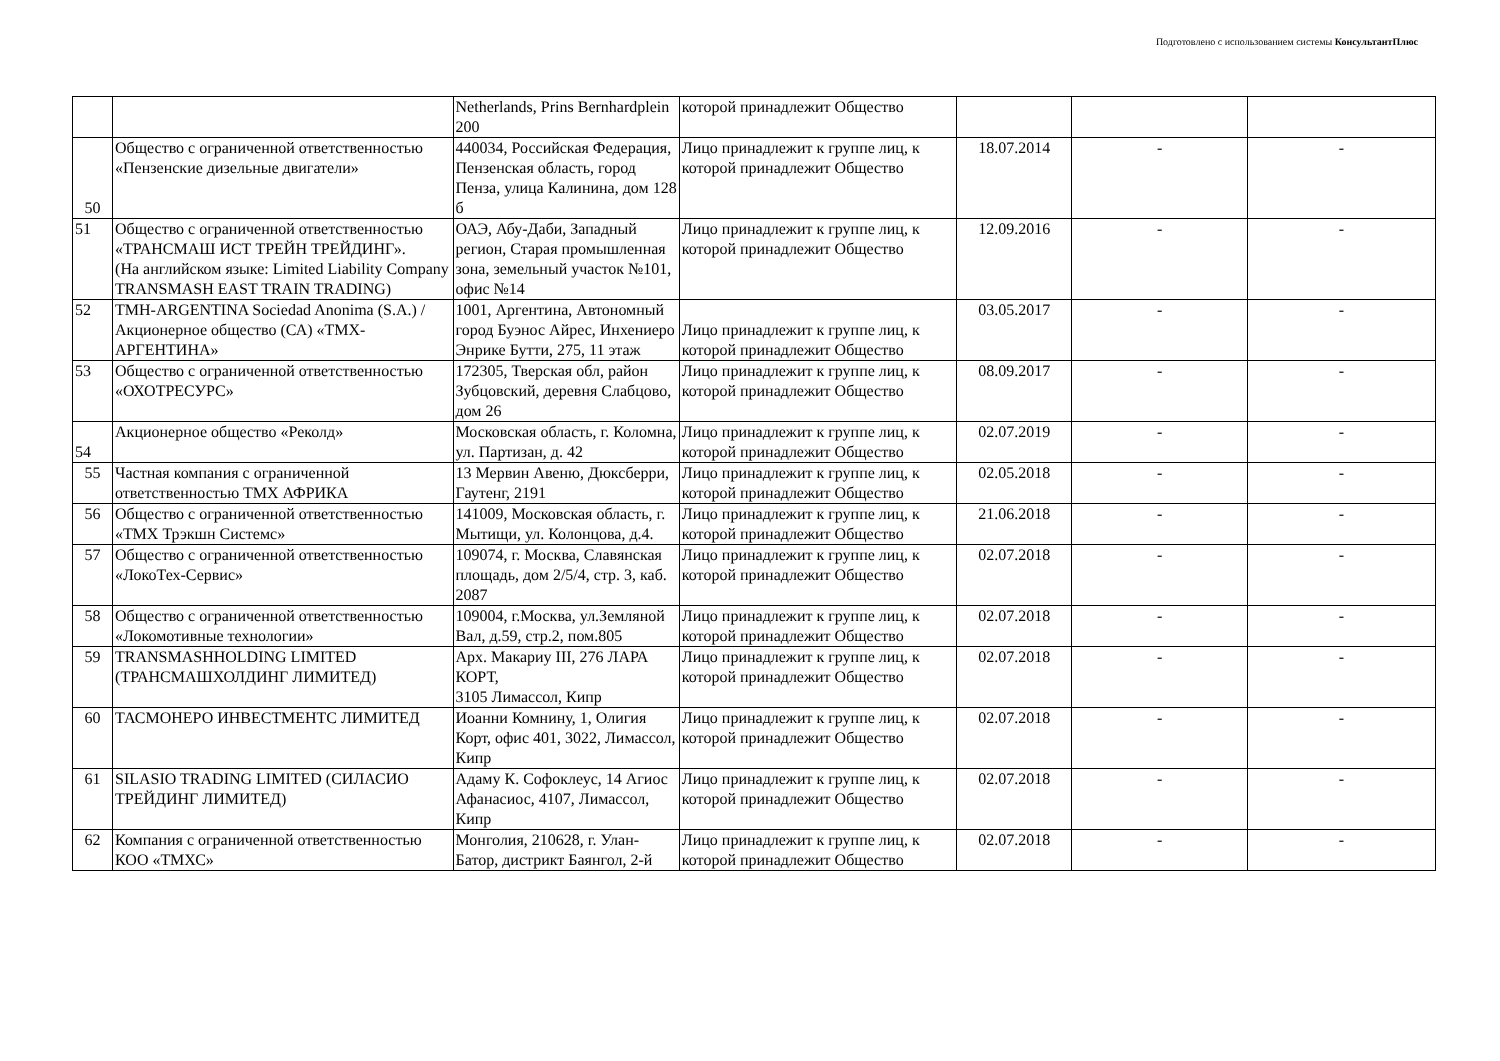Подготовлено с использованием системы КонсультантПлюс
| | | Netherlands, Prins Bernhardplein 200 | которой принадлежит Общество | | | |
| 50 | Общество с ограниченной ответственностью «Пензенские дизельные двигатели» | 440034, Российская Федерация, Пензенская область, город Пенза, улица Калинина, дом 128 б | Лицо принадлежит к группе лиц, к которой принадлежит Общество | 18.07.2014 | - | - |
| 51 | Общество с ограниченной ответственностью «ТРАНСМАШ ИСТ ТРЕЙН ТРЕЙДИНГ». (На английском языке: Limited Liability Company TRANSMASH EAST TRAIN TRADING) | ОАЭ, Абу-Даби, Западный регион, Старая промышленная зона, земельный участок №101, офис №14 | Лицо принадлежит к группе лиц, к которой принадлежит Общество | 12.09.2016 | - | - |
| 52 | TMH-ARGENTINA Sociedad Anonima (S.A.) /Акционерное общество (СА) «ТМХ-АРГЕНТИНА» | 1001, Аргентина, Автономный город Буэнос Айрес, Инхениеро Энрике Бутти, 275, 11 этаж | Лицо принадлежит к группе лиц, к которой принадлежит Общество | 03.05.2017 | - | - |
| 53 | Общество с ограниченной ответственностью «ОХОТРЕСУРС» | 172305, Тверская обл, район Зубцовский, деревня Слабцово, дом 26 | Лицо принадлежит к группе лиц, к которой принадлежит Общество | 08.09.2017 | - | - |
| 54 | Акционерное общество «Реколд» | Московская область, г. Коломна, ул. Партизан, д. 42 | Лицо принадлежит к группе лиц, к которой принадлежит Общество | 02.07.2019 | - | - |
| 55 | Частная компания с ограниченной ответственностью ТМХ АФРИКА | 13 Мервин Авеню, Дюксберри, Гаутенг, 2191 | Лицо принадлежит к группе лиц, к которой принадлежит Общество | 02.05.2018 | - | - |
| 56 | Общество с ограниченной ответственностью «ТМХ Трэкшн Системс» | 141009, Московская область, г. Мытищи, ул. Колонцова, д.4. | Лицо принадлежит к группе лиц, к которой принадлежит Общество | 21.06.2018 | - | - |
| 57 | Общество с ограниченной ответственностью «ЛокоТех-Сервис» | 109074, г. Москва, Славянская площадь, дом 2/5/4, стр. 3, каб. 2087 | Лицо принадлежит к группе лиц, к которой принадлежит Общество | 02.07.2018 | - | - |
| 58 | Общество с ограниченной ответственностью «Локомотивные технологии» | 109004, г.Москва, ул.Земляной Вал, д.59, стр.2, пом.805 | Лицо принадлежит к группе лиц, к которой принадлежит Общество | 02.07.2018 | - | - |
| 59 | TRANSMASHHOLDING LIMITED (ТРАНСМАШХОЛДИНГ ЛИМИТЕД) | Арх. Макариу III, 276 ЛАРА КОРТ, 3105 Лимассол, Кипр | Лицо принадлежит к группе лиц, к которой принадлежит Общество | 02.07.2018 | - | - |
| 60 | ТАСМОНЕРО ИНВЕСТМЕНТС ЛИМИТЕД | Иоанни Комнину, 1, Олигия Корт, офис 401, 3022, Лимассол, Кипр | Лицо принадлежит к группе лиц, к которой принадлежит Общество | 02.07.2018 | - | - |
| 61 | SILASIO TRADING LIMITED (СИЛАСИО ТРЕЙДИНГ ЛИМИТЕД) | Адаму К. Софоклеус, 14 Агиос Афанасиос, 4107, Лимассол, Кипр | Лицо принадлежит к группе лиц, к которой принадлежит Общество | 02.07.2018 | - | - |
| 62 | Компания с ограниченной ответственностью КОО «ТМХС» | Монголия, 210628, г. Улан-Батор, дистрикт Баянгол, 2-й | Лицо принадлежит к группе лиц, к которой принадлежит Общество | 02.07.2018 | - | - |